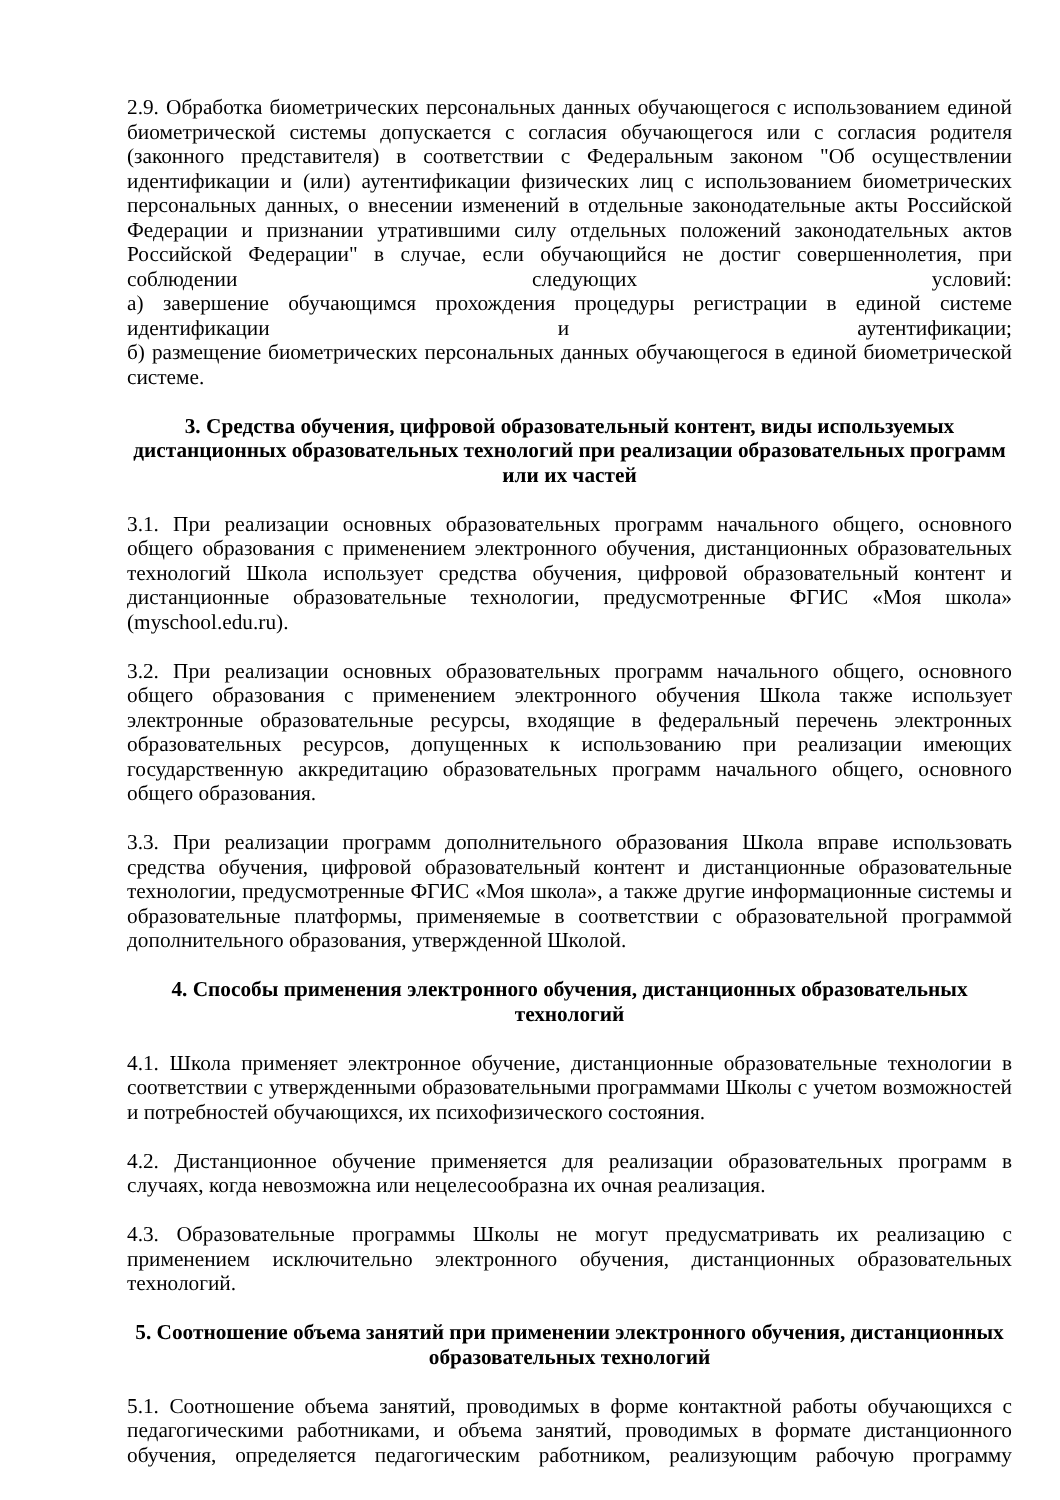2.9. Обработка биометрических персональных данных обучающегося с использованием единой биометрической системы допускается с согласия обучающегося или с согласия родителя (законного представителя) в соответствии с Федеральным законом "Об осуществлении идентификации и (или) аутентификации физических лиц с использованием биометрических персональных данных, о внесении изменений в отдельные законодательные акты Российской Федерации и признании утратившими силу отдельных положений законодательных актов Российской Федерации" в случае, если обучающийся не достиг совершеннолетия, при соблюдении следующих условий:
а) завершение обучающимся прохождения процедуры регистрации в единой системе идентификации и аутентификации;
б) размещение биометрических персональных данных обучающегося в единой биометрической системе.
3. Средства обучения, цифровой образовательный контент, виды используемых дистанционных образовательных технологий при реализации образовательных программ или их частей
3.1. При реализации основных образовательных программ начального общего, основного общего образования с применением электронного обучения, дистанционных образовательных технологий Школа использует средства обучения, цифровой образовательный контент и дистанционные образовательные технологии, предусмотренные ФГИС «Моя школа» (myschool.edu.ru).
3.2. При реализации основных образовательных программ начального общего, основного общего образования с применением электронного обучения Школа также использует электронные образовательные ресурсы, входящие в федеральный перечень электронных образовательных ресурсов, допущенных к использованию при реализации имеющих государственную аккредитацию образовательных программ начального общего, основного общего образования.
3.3. При реализации программ дополнительного образования Школа вправе использовать средства обучения, цифровой образовательный контент и дистанционные образовательные технологии, предусмотренные ФГИС «Моя школа», а также другие информационные системы и образовательные платформы, применяемые в соответствии с образовательной программой дополнительного образования, утвержденной Школой.
4. Способы применения электронного обучения, дистанционных образовательных технологий
4.1. Школа применяет электронное обучение, дистанционные образовательные технологии в соответствии с утвержденными образовательными программами Школы с учетом возможностей и потребностей обучающихся, их психофизического состояния.
4.2. Дистанционное обучение применяется для реализации образовательных программ в случаях, когда невозможна или нецелесообразна их очная реализация.
4.3. Образовательные программы Школы не могут предусматривать их реализацию с применением исключительно электронного обучения, дистанционных образовательных технологий.
5. Соотношение объема занятий при применении электронного обучения, дистанционных образовательных технологий
5.1. Соотношение объема занятий, проводимых в форме контактной работы обучающихся с педагогическими работниками, и объема занятий, проводимых в формате дистанционного обучения, определяется педагогическим работником, реализующим рабочую программу